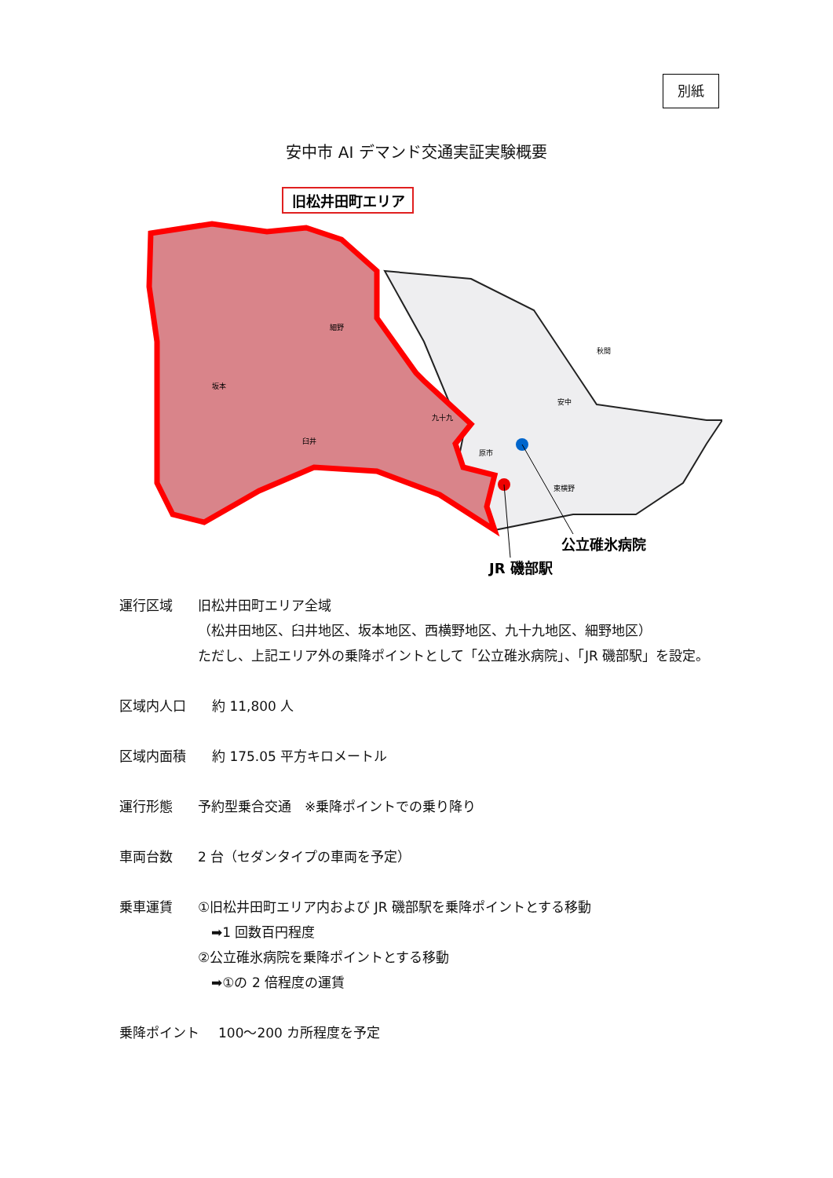別紙
安中市 AI デマンド交通実証実験概要
旧松井田町エリア
坂本
細野
臼井
九十九
安中
秋間
原市
東横野
公立碓氷病院
JR 磯部駅
運行区域 旧松井田町エリア全域
（松井田地区、臼井地区、坂本地区、西横野地区、九十九地区、細野地区）
ただし、上記エリア外の乗降ポイントとして「公立碓氷病院」、「JR 磯部駅」を設定。
区域内人口 約 11,800 人
区域内面積 約 175.05 平方キロメートル
運行形態 予約型乗合交通　※乗降ポイントでの乗り降り
車両台数 2 台（セダンタイプの車両を予定）
乗車運賃 ①旧松井田町エリア内および JR 磯部駅を乗降ポイントとする移動
　➡1 回数百円程度
②公立碓氷病院を乗降ポイントとする移動
　➡①の 2 倍程度の運賃
乗降ポイント 100～200 カ所程度を予定